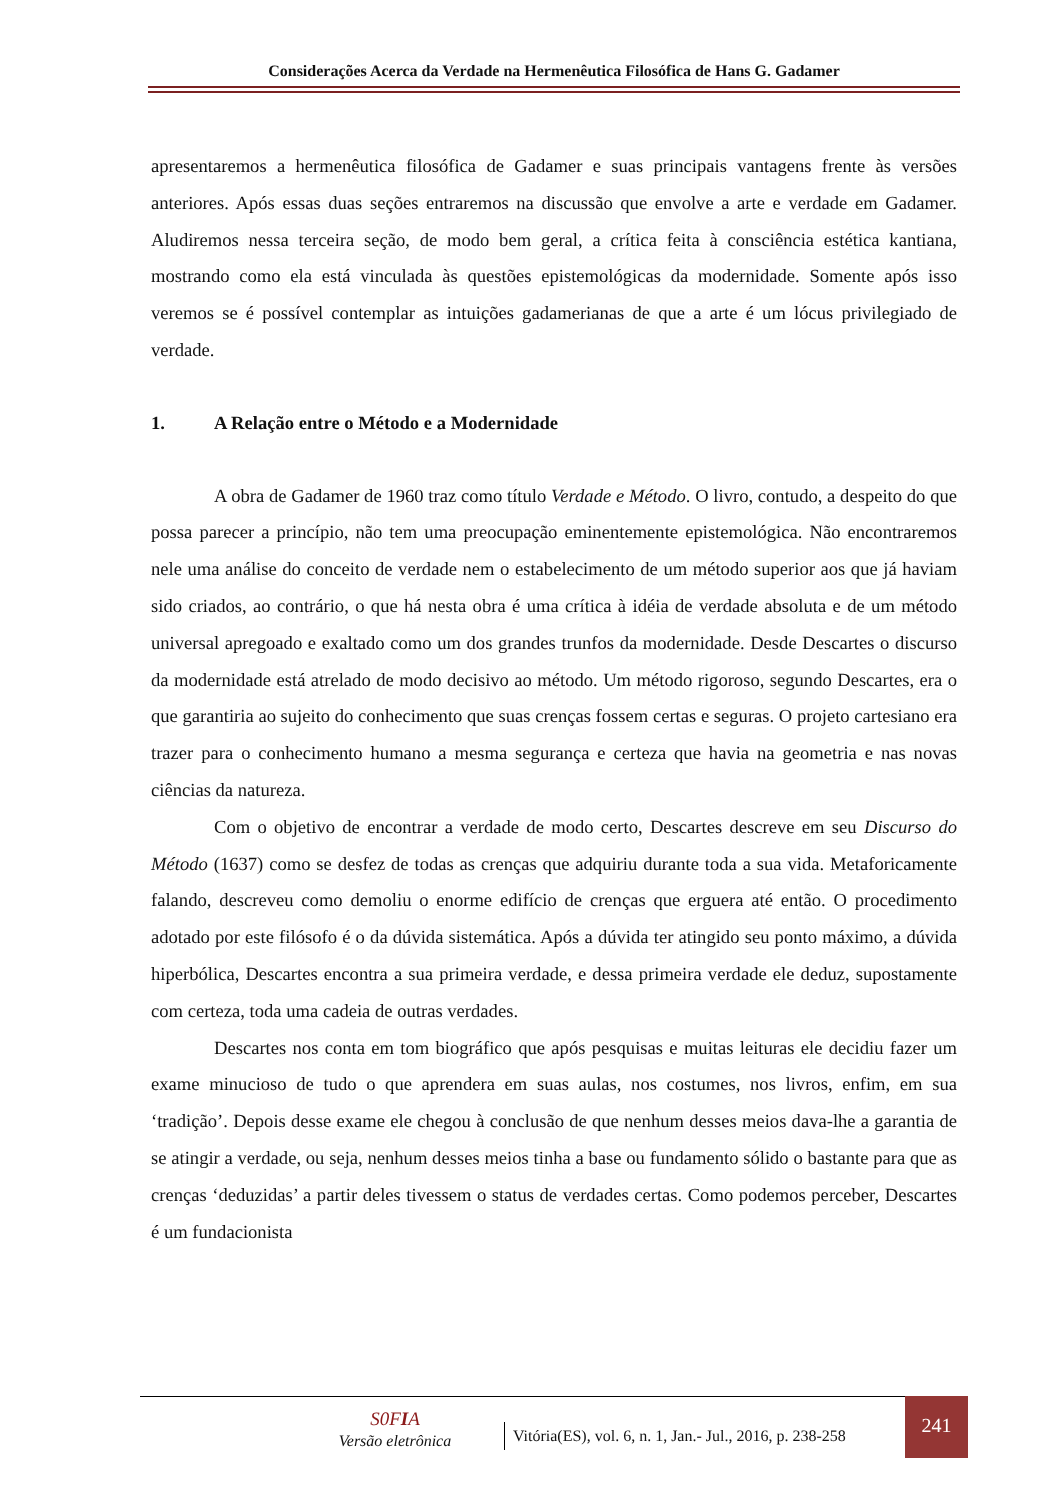Considerações Acerca da Verdade na Hermenêutica Filosófica de Hans G. Gadamer
apresentaremos a hermenêutica filosófica de Gadamer e suas principais vantagens frente às versões anteriores. Após essas duas seções entraremos na discussão que envolve a arte e verdade em Gadamer. Aludiremos nessa terceira seção, de modo bem geral, a crítica feita à consciência estética kantiana, mostrando como ela está vinculada às questões epistemológicas da modernidade. Somente após isso veremos se é possível contemplar as intuições gadamerianas de que a arte é um lócus privilegiado de verdade.
1. A Relação entre o Método e a Modernidade
A obra de Gadamer de 1960 traz como título Verdade e Método. O livro, contudo, a despeito do que possa parecer a princípio, não tem uma preocupação eminentemente epistemológica. Não encontraremos nele uma análise do conceito de verdade nem o estabelecimento de um método superior aos que já haviam sido criados, ao contrário, o que há nesta obra é uma crítica à idéia de verdade absoluta e de um método universal apregoado e exaltado como um dos grandes trunfos da modernidade. Desde Descartes o discurso da modernidade está atrelado de modo decisivo ao método. Um método rigoroso, segundo Descartes, era o que garantiria ao sujeito do conhecimento que suas crenças fossem certas e seguras. O projeto cartesiano era trazer para o conhecimento humano a mesma segurança e certeza que havia na geometria e nas novas ciências da natureza.
Com o objetivo de encontrar a verdade de modo certo, Descartes descreve em seu Discurso do Método (1637) como se desfez de todas as crenças que adquiriu durante toda a sua vida. Metaforicamente falando, descreveu como demoliu o enorme edifício de crenças que erguera até então. O procedimento adotado por este filósofo é o da dúvida sistemática. Após a dúvida ter atingido seu ponto máximo, a dúvida hiperbólica, Descartes encontra a sua primeira verdade, e dessa primeira verdade ele deduz, supostamente com certeza, toda uma cadeia de outras verdades.
Descartes nos conta em tom biográfico que após pesquisas e muitas leituras ele decidiu fazer um exame minucioso de tudo o que aprendera em suas aulas, nos costumes, nos livros, enfim, em sua ‘tradição’. Depois desse exame ele chegou à conclusão de que nenhum desses meios dava-lhe a garantia de se atingir a verdade, ou seja, nenhum desses meios tinha a base ou fundamento sólido o bastante para que as crenças ‘deduzidas’ a partir deles tivessem o status de verdades certas. Como podemos perceber, Descartes é um fundacionista
S0FIA
Versão eletrônica
Vitória(ES), vol. 6, n. 1, Jan.- Jul., 2016, p. 238-258
241